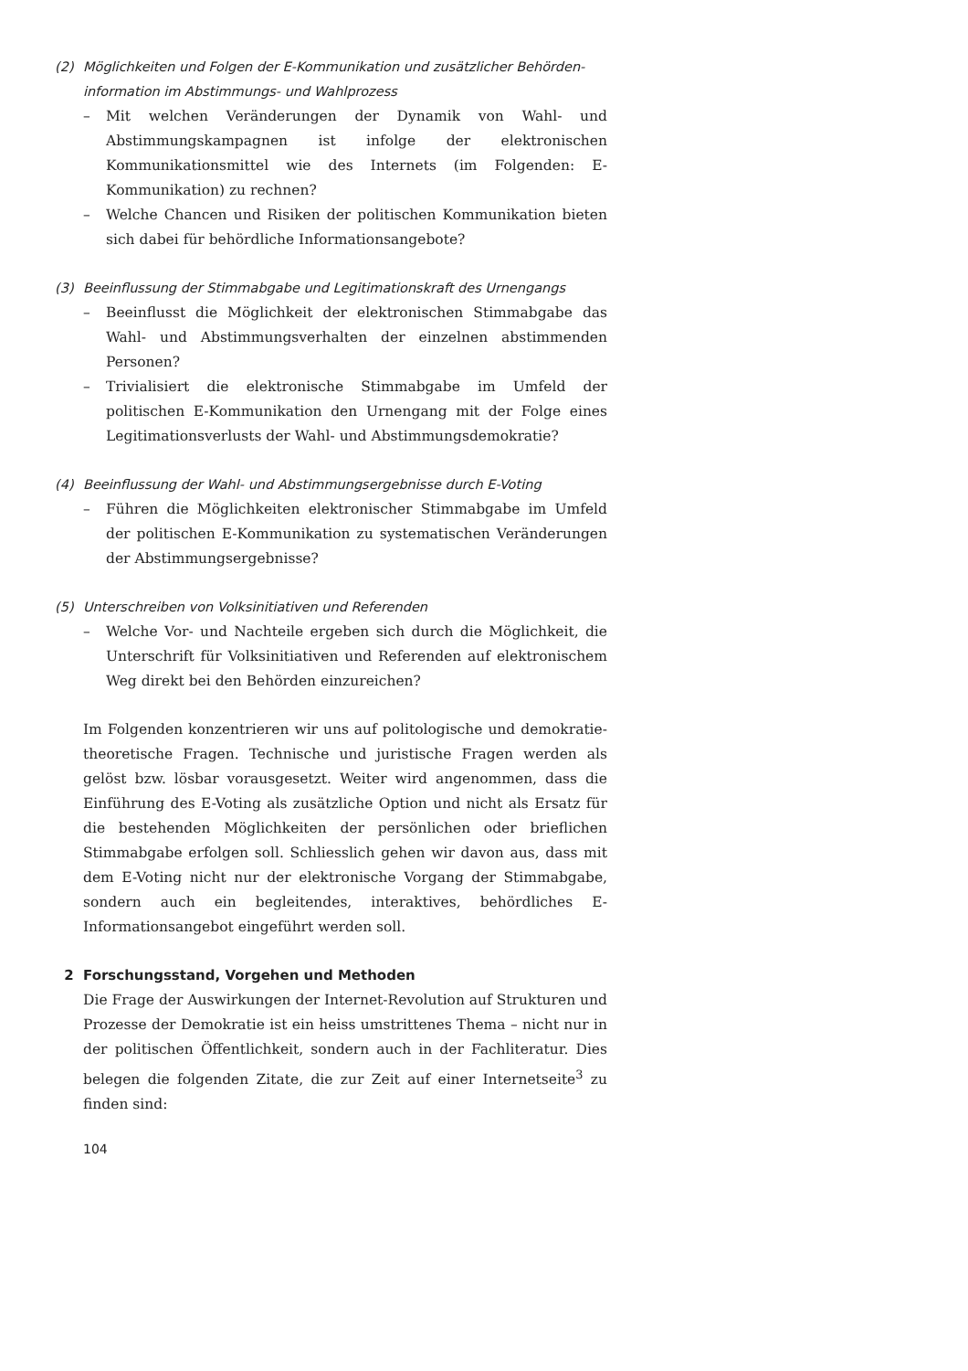(2) Möglichkeiten und Folgen der E-Kommunikation und zusätzlicher Behörden­information im Abstimmungs- und Wahlprozess
– Mit welchen Veränderungen der Dynamik von Wahl- und Abstimmungskampagnen ist infolge der elektronischen Kommunikationsmittel wie des Internets (im Folgenden: E-Kommunikation) zu rechnen?
– Welche Chancen und Risiken der politischen Kommunikation bieten sich dabei für behördliche Informationsangebote?
(3) Beeinflussung der Stimmabgabe und Legitimationskraft des Urnengangs
– Beeinflusst die Möglichkeit der elektronischen Stimmabgabe das Wahl- und Abstimmungsverhalten der einzelnen abstimmenden Personen?
– Trivialisiert die elektronische Stimmabgabe im Umfeld der politischen E-Kommunikation den Urnengang mit der Folge eines Legitimationsverlusts der Wahl- und Abstimmungsdemokratie?
(4) Beeinflussung der Wahl- und Abstimmungsergebnisse durch E-Voting
– Führen die Möglichkeiten elektronischer Stimmabgabe im Umfeld der politischen E-Kommunikation zu systematischen Veränderungen der Abstimmungsergebnisse?
(5) Unterschreiben von Volksinitiativen und Referenden
– Welche Vor- und Nachteile ergeben sich durch die Möglichkeit, die Unterschrift für Volksinitiativen und Referenden auf elektronischem Weg direkt bei den Behörden einzureichen?
Im Folgenden konzentrieren wir uns auf politologische und demokratie­theoretische Fragen. Technische und juristische Fragen werden als gelöst bzw. lösbar vorausgesetzt. Weiter wird angenommen, dass die Einführung des E-Voting als zusätzliche Option und nicht als Ersatz für die bestehenden Möglichkeiten der persönlichen oder brieflichen Stimmabgabe erfolgen soll. Schliesslich gehen wir davon aus, dass mit dem E-Voting nicht nur der elektronische Vorgang der Stimmabgabe, sondern auch ein begleitendes, interaktives, behördliches E-Informationsangebot eingeführt werden soll.
2 Forschungsstand, Vorgehen und Methoden
Die Frage der Auswirkungen der Internet-Revolution auf Strukturen und Prozesse der Demokratie ist ein heiss umstrittenes Thema – nicht nur in der politischen Öffentlichkeit, sondern auch in der Fachliteratur. Dies belegen die folgenden Zitate, die zur Zeit auf einer Internetseite<sup>3</sup> zu finden sind:
104